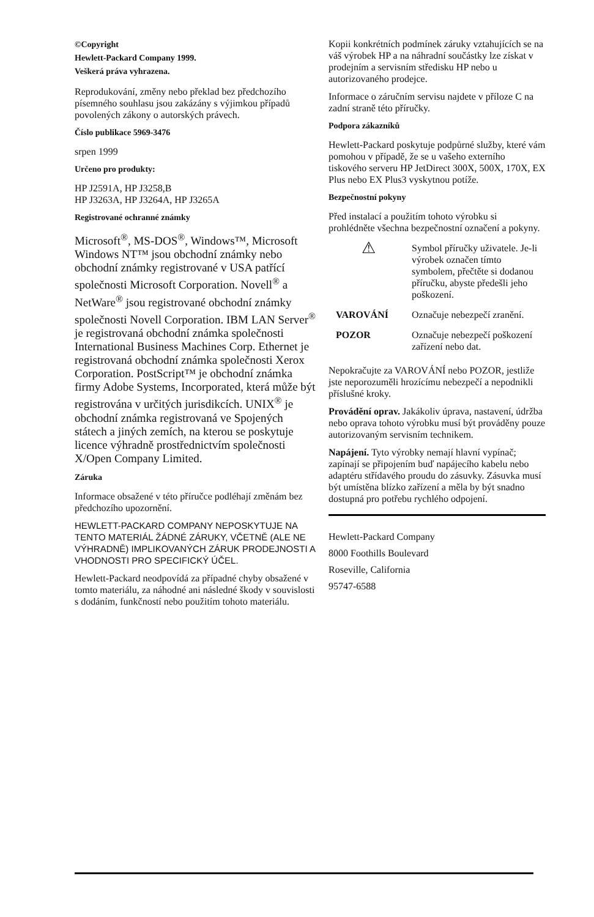©Copyright
Hewlett-Packard Company 1999.
Veškerá práva vyhrazena.
Reprodukování, změny nebo překlad bez předchozího písemného souhlasu jsou zakázány s výjimkou případů povolených zákony o autorských právech.
Číslo publikace 5969-3476
srpen 1999
Určeno pro produkty:
HP J2591A, HP J3258,B
HP J3263A, HP J3264A, HP J3265A
Registrované ochranné známky
Microsoft<sup>®</sup>, MS-DOS<sup>®</sup>, Windows™, Microsoft Windows NT™ jsou obchodní známky nebo obchodní známky registrované v USA patřící společnosti Microsoft Corporation. Novell<sup>®</sup> a NetWare<sup>®</sup> jsou registrované obchodní známky společnosti Novell Corporation. IBM LAN Server<sup>®</sup> je registrovaná obchodní známka společnosti International Business Machines Corp. Ethernet je registrovaná obchodní známka společnosti Xerox Corporation. PostScript™ je obchodní známka firmy Adobe Systems, Incorporated, která může být registrována v určitých jurisdikcích. UNIX<sup>®</sup> je obchodní známka registrovaná ve Spojených státech a jiných zemích, na kterou se poskytuje licence výhradně prostřednictvím společnosti X/Open Company Limited.
Záruka
Informace obsažené v této příručce podléhají změnám bez předchozího upozornění.
HEWLETT-PACKARD COMPANY NEPOSKYTUJE NA TENTO MATERIÁL ŽÁDNÉ ZÁRUKY, VČETNĚ (ALE NE VÝHRADNĚ) IMPLIKOVANÝCH ZÁRUK PRODEJNOSTI A VHODNOSTI PRO SPECIFICKÝ ÚČEL.
Hewlett-Packard neodpovídá za případné chyby obsažené v tomto materiálu, za náhodné ani následné škody v souvislosti s dodáním, funkčností nebo použitím tohoto materiálu.
Kopii konkrétních podmínek záruky vztahujících se na váš výrobek HP a na náhradní součástky lze získat v prodejním a servisním středisku HP nebo u autorizovaného prodejce.
Informace o záručním servisu najdete v příloze C na zadní straně této příručky.
Podpora zákazníků
Hewlett-Packard poskytuje podpůrné služby, které vám pomohou v případě, že se u vašeho externího tiskového serveru HP JetDirect 300X, 500X, 170X, EX Plus nebo EX Plus3 vyskytnou potíže.
Bezpečnostní pokyny
Před instalací a použitím tohoto výrobku si prohlédněte všechna bezpečnostní označení a pokyny.
| ⚠ | Symbol příručky uživatele. Je-li výrobek označen tímto symbolem, přečtěte si dodanou příručku, abyste předešli jeho poškození. |
| VAROVÁNÍ | Označuje nebezpečí zranění. |
| POZOR | Označuje nebezpečí poškození zařízení nebo dat. |
Nepokračujte za VAROVÁNÍ nebo POZOR, jestliže jste neporozuměli hrozícímu nebezpečí a nepodnikli příslušné kroky.
Provádění oprav. Jakákoliv úprava, nastavení, údržba nebo oprava tohoto výrobku musí být prováděny pouze autorizovaným servisním technikem.
Napájení. Tyto výrobky nemají hlavní vypínač; zapínají se připojením buď napájecího kabelu nebo adaptéru střídavého proudu do zásuvky. Zásuvka musí být umístěna blízko zařízení a měla by být snadno dostupná pro potřebu rychlého odpojení.
Hewlett-Packard Company
8000 Foothills Boulevard
Roseville, California
95747-6588